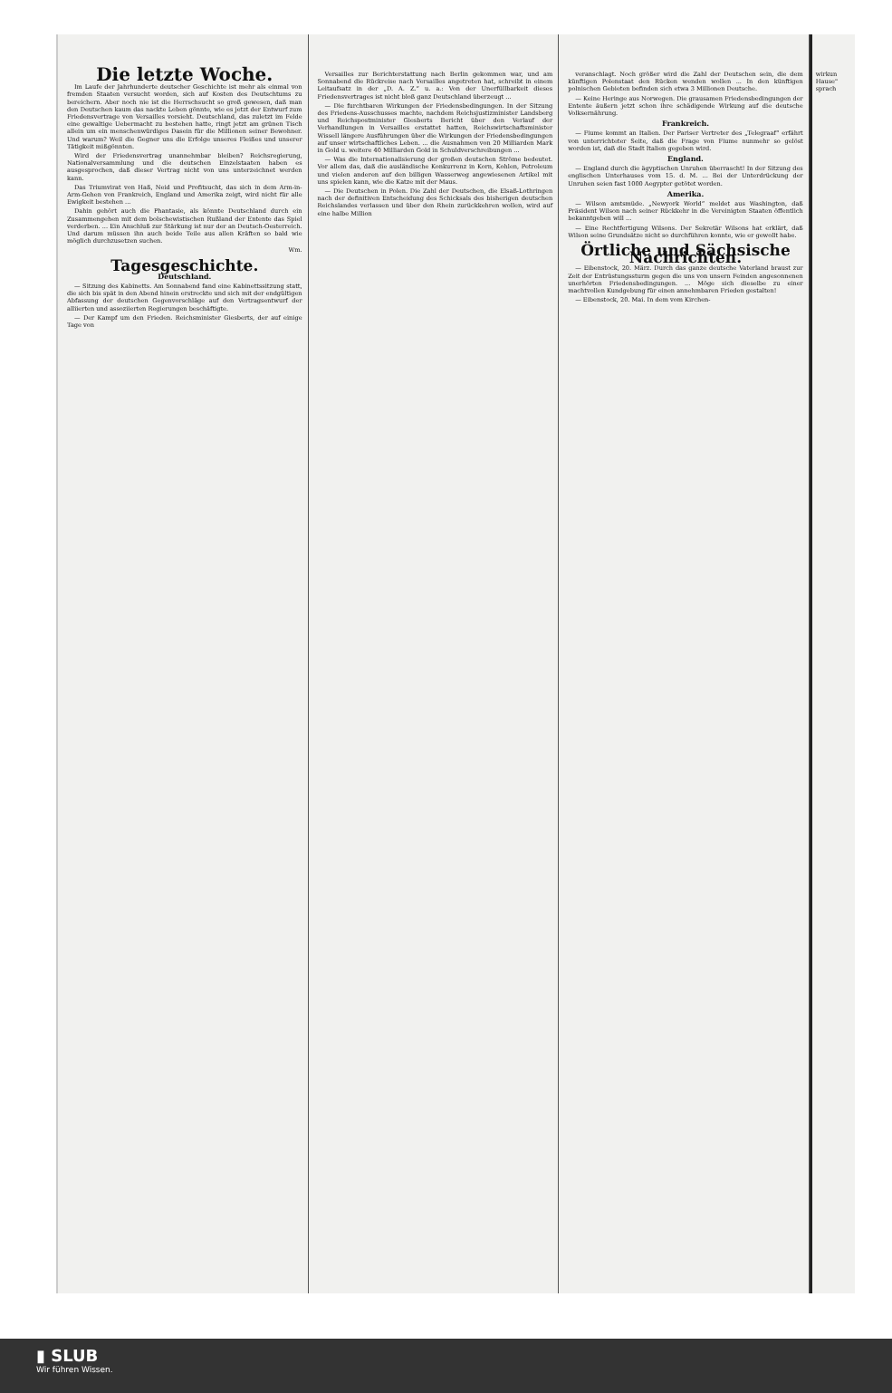Die letzte Woche.
Im Laufe der Jahrhunderte deutscher Geschichte ist mehr als einmal von fremden Staaten versucht worden, sich auf Kosten des Deutschtums zu bereichern. Aber noch nie ist die Herrschsucht so groß gewesen, daß man den Deutschen kaum das nackte Leben gönnte, wie es jetzt der Entwurf zum Friedensvertrage von Versailles vorsieht. Deutschland, das zuletzt im Felde eine gewaltige Uebermacht zu bestehen hatte, ringt jetzt am grünen Tisch allein um ein menschenwürdiges Dasein für die Millionen seiner Bewohner. Und warum? Weil die Gegner uns die Erfolge unseres Fleißes und unserer Tätigkeit mißgönnten.
Wird der Friedensvertrag unannehmbar bleiben? Reichsregierung, Nationalversammlung und die deutschen Einzelstaaten haben es ausgesprochen, daß dieser Vertrag nicht von uns unterzeichnet werden kann.
Das Triumvirat von Haß, Neid und Profitsucht, das sich in dem Arm-in-Arm-Gehen von Frankreich, England und Amerika zeigt, wird nicht für alle Ewigkeit bestehen ...
Dahin gehört auch die Phantasie, als könnte Deutschland durch ein Zusammengehen mit dem bolschewistischen Rußland der Entente das Spiel verderben. ... Ein Anschluß zur Stärkung ist nur der an Deutsch-Oesterreich. Und darum müssen ihn auch beide Teile aus allen Kräften so bald wie möglich durchzusetzen suchen.
Wm.
Tagesgeschichte.
Deutschland.
— Sitzung des Kabinetts. Am Sonnabend fand eine Kabinettssitzung statt, die sich bis spät in den Abend hinein erstreckte und sich mit der endgültigen Abfassung der deutschen Gegenvorschläge auf den Vertragsentwurf der alliierten und assoziierten Regierungen beschäftigte.
— Der Kampf um den Frieden. Reichsminister Giesberts, der auf einige Tage von
Versailles zur Berichterstattung nach Berlin gekommen war, und am Sonnabend die Rückreise nach Versailles angetreten hat, schreibt in einem Leitaufsatz in der „D. A. Z.“ u. a.: Von der Unerfüllbarkeit dieses Friedensvertrages ist nicht bloß ganz Deutschland überzeugt ...
— Die furchtbaren Wirkungen der Friedensbedingungen. In der Sitzung des Friedens-Ausschusses machte, nachdem Reichsjustizminister Landsberg und Reichspostminister Giesberts Bericht über den Verlauf der Verhandlungen in Versailles erstattet hatten, Reichswirtschaftsminister Wissell längere Ausführungen über die Wirkungen der Friedensbedingungen auf unser wirtschaftliches Leben. ... die Ausnahmen von 20 Milliarden Mark in Gold u. weitere 40 Milliarden Gold in Schuldverschreibungen ...
— Was die Internationalisierung der großen deutschen Ströme bedeutet. Vor allem das, daß die ausländische Konkurrenz in Korn, Kohlen, Petroleum und vielen anderen auf den billigen Wasserweg angewiesenen Artikel mit uns spielen kann, wie die Katze mit der Maus.
— Die Deutschen in Polen. Die Zahl der Deutschen, die Elsaß-Lothringen nach der definitiven Entscheidung des Schicksals des bisherigen deutschen Reichslandes verlassen und über den Rhein zurückkehren wollen, wird auf eine halbe Million
veranschlagt. Noch größer wird die Zahl der Deutschen sein, die dem künftigen Polenstaat den Rücken wenden wollen ... In den künftigen polnischen Gebieten befinden sich etwa 3 Millionen Deutsche.
— Keine Heringe aus Norwegen. Die grausamen Friedensbedingungen der Entente äußern jetzt schon ihre schädigende Wirkung auf die deutsche Volksernährung.
Frankreich.
— Fiume kommt an Italien. Der Pariser Vertreter des „Telegraaf“ erfährt von unterrichteter Seite, daß die Frage von Fiume nunmehr so gelöst worden ist, daß die Stadt Italien gegeben wird.
England.
— England durch die ägyptischen Unruhen überrascht! In der Sitzung des englischen Unterhauses vom 15. d. M. ... Bei der Unterdrückung der Unruhen seien fast 1000 Aegypter getötet worden.
Amerika.
— Wilson amtsmüde. „Newyork World“ meldet aus Washington, daß Präsident Wilson nach seiner Rückkehr in die Vereinigten Staaten öffentlich bekanntgeben will ...
— Eine Rechtfertigung Wilsons. Der Sekretär Wilsons hat erklärt, daß Wilson seine Grundsätze nicht so durchführen konnte, wie er gewollt habe.
Örtliche und Sächsische Nachrichten.
— Eibenstock, 20. März. Durch das ganze deutsche Vaterland braust zur Zeit der Entrüstungssturm gegen die uns von unsern Feinden angesonnenen unerhörten Friedensbedingungen. ... Möge sich dieselbe zu einer machtvollen Kundgebung für einen annehmbaren Frieden gestalten!
— Eibenstock, 20. Mai. In dem vom Kirchen-
wirkun Hause" sprach
▮ SLUB
Wir führen Wissen.